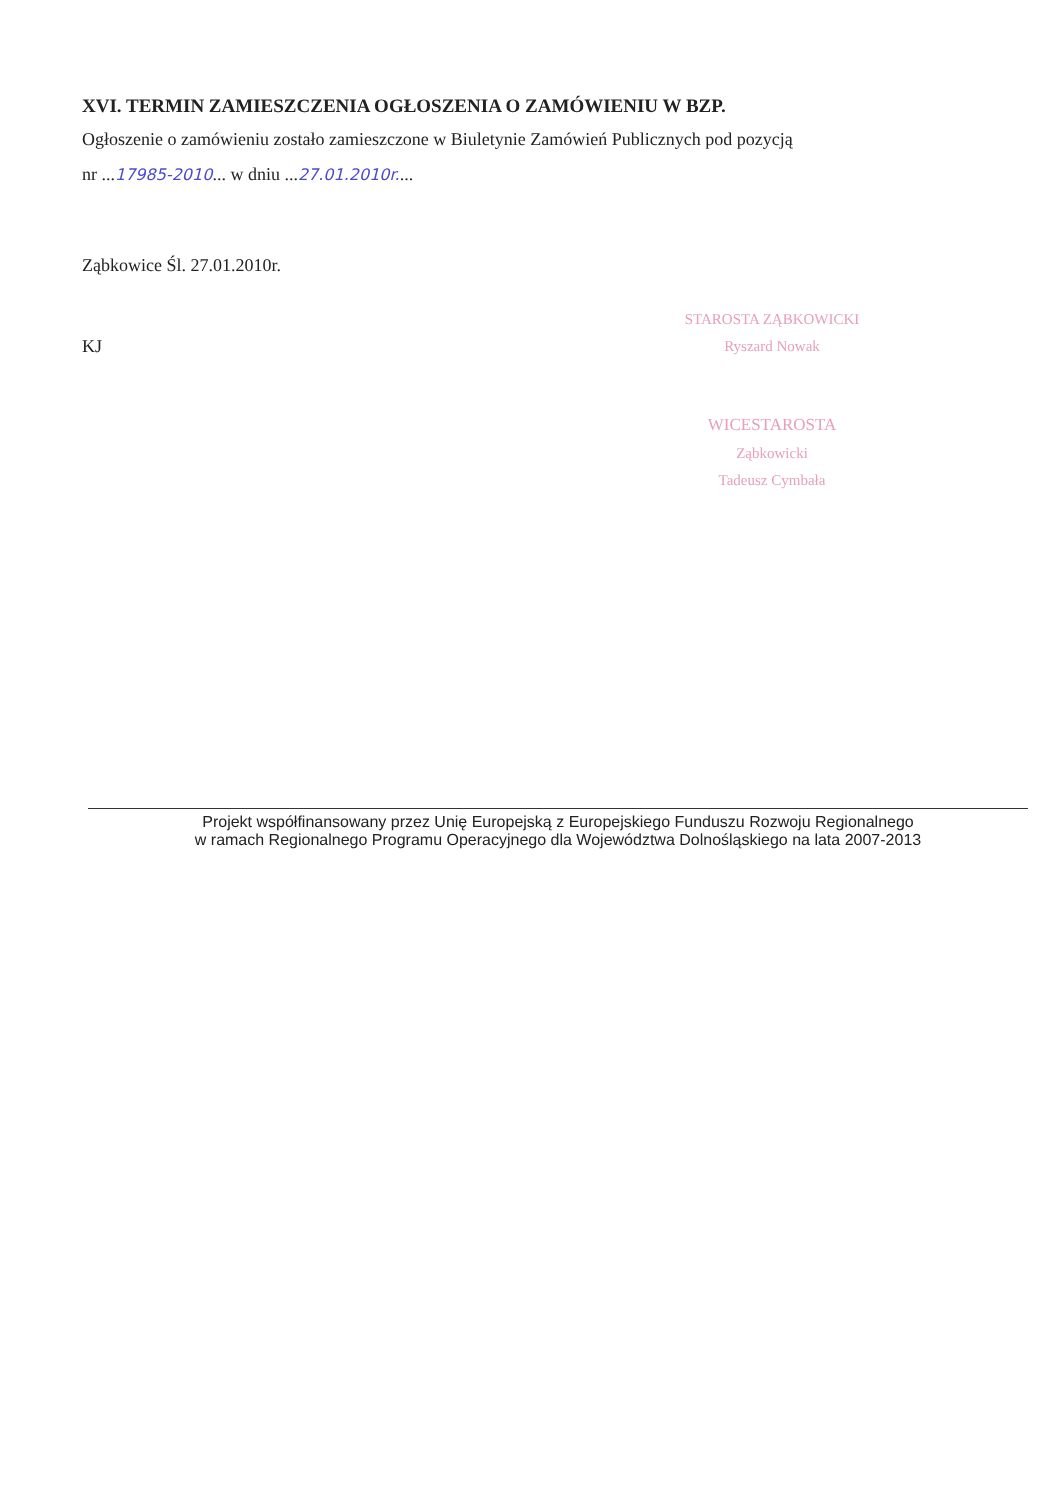XVI. TERMIN ZAMIESZCZENIA OGŁOSZENIA O ZAMÓWIENIU W BZP.
Ogłoszenie o zamówieniu zostało zamieszczone w Biuletynie Zamówień Publicznych pod pozycją
nr ...17985-2010... w dniu ...27.01.2010r....
Ząbkowice Śl. 27.01.2010r.
KJ
STAROSTA ZĄBKOWICKI
Ryszard Nowak
WICESTAROSTA
Ząbkowicki
Tadeusz Cymbała
Projekt współfinansowany przez Unię Europejską z Europejskiego Funduszu Rozwoju Regionalnego
w ramach Regionalnego Programu Operacyjnego dla Województwa Dolnośląskiego na lata 2007-2013